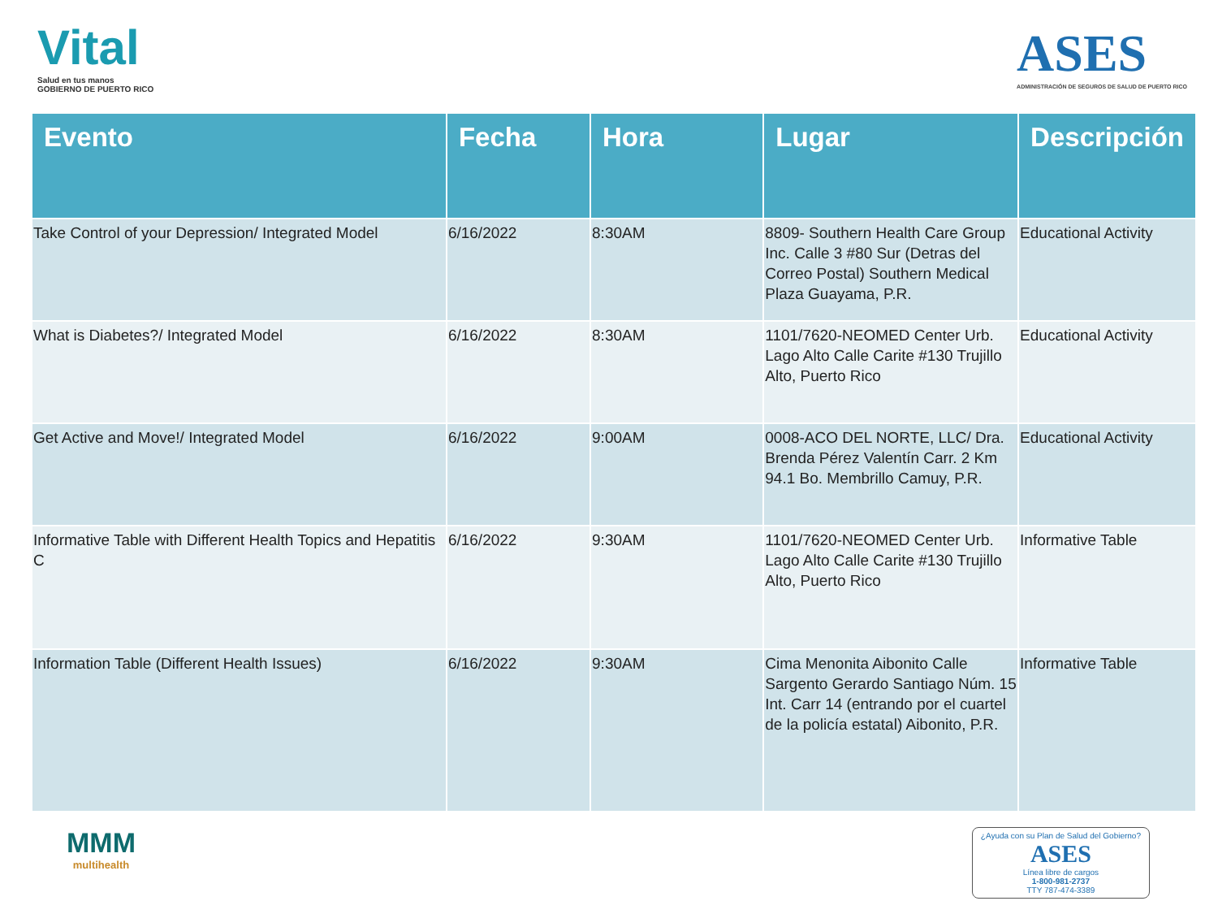Vital
Salud en tus manos
GOBIERNO DE PUERTO RICO
ASES
ADMINISTRACIÓN DE SEGUROS DE SALUD DE PUERTO RICO
| Evento | Fecha | Hora | Lugar | Descripción |
| --- | --- | --- | --- | --- |
| Take Control of your Depression/ Integrated Model | 6/16/2022 | 8:30AM | 8809- Southern Health Care Group Inc. Calle 3 #80 Sur (Detras del Correo Postal) Southern Medical Plaza Guayama, P.R. | Educational Activity |
| What is Diabetes?/ Integrated Model | 6/16/2022 | 8:30AM | 1101/7620-NEOMED Center Urb. Lago Alto Calle Carite #130 Trujillo Alto, Puerto Rico | Educational Activity |
| Get Active and Move!/ Integrated Model | 6/16/2022 | 9:00AM | 0008-ACO DEL NORTE, LLC/ Dra. Brenda Pérez Valentín Carr. 2 Km 94.1 Bo. Membrillo Camuy, P.R. | Educational Activity |
| Informative Table with Different Health Topics and Hepatitis C | 6/16/2022 | 9:30AM | 1101/7620-NEOMED Center Urb. Lago Alto Calle Carite #130 Trujillo Alto, Puerto Rico | Informative Table |
| Information Table (Different Health Issues) | 6/16/2022 | 9:30AM | Cima Menonita Aibonito Calle Sargento Gerardo Santiago Núm. 15 Int. Carr 14 (entrando por el cuartel de la policía estatal) Aibonito, P.R. | Informative Table |
MMM
multihealth
¿Ayuda con su Plan de Salud del Gobierno?
ASES
Línea libre de cargos
1-800-981-2737
TTY 787-474-3389